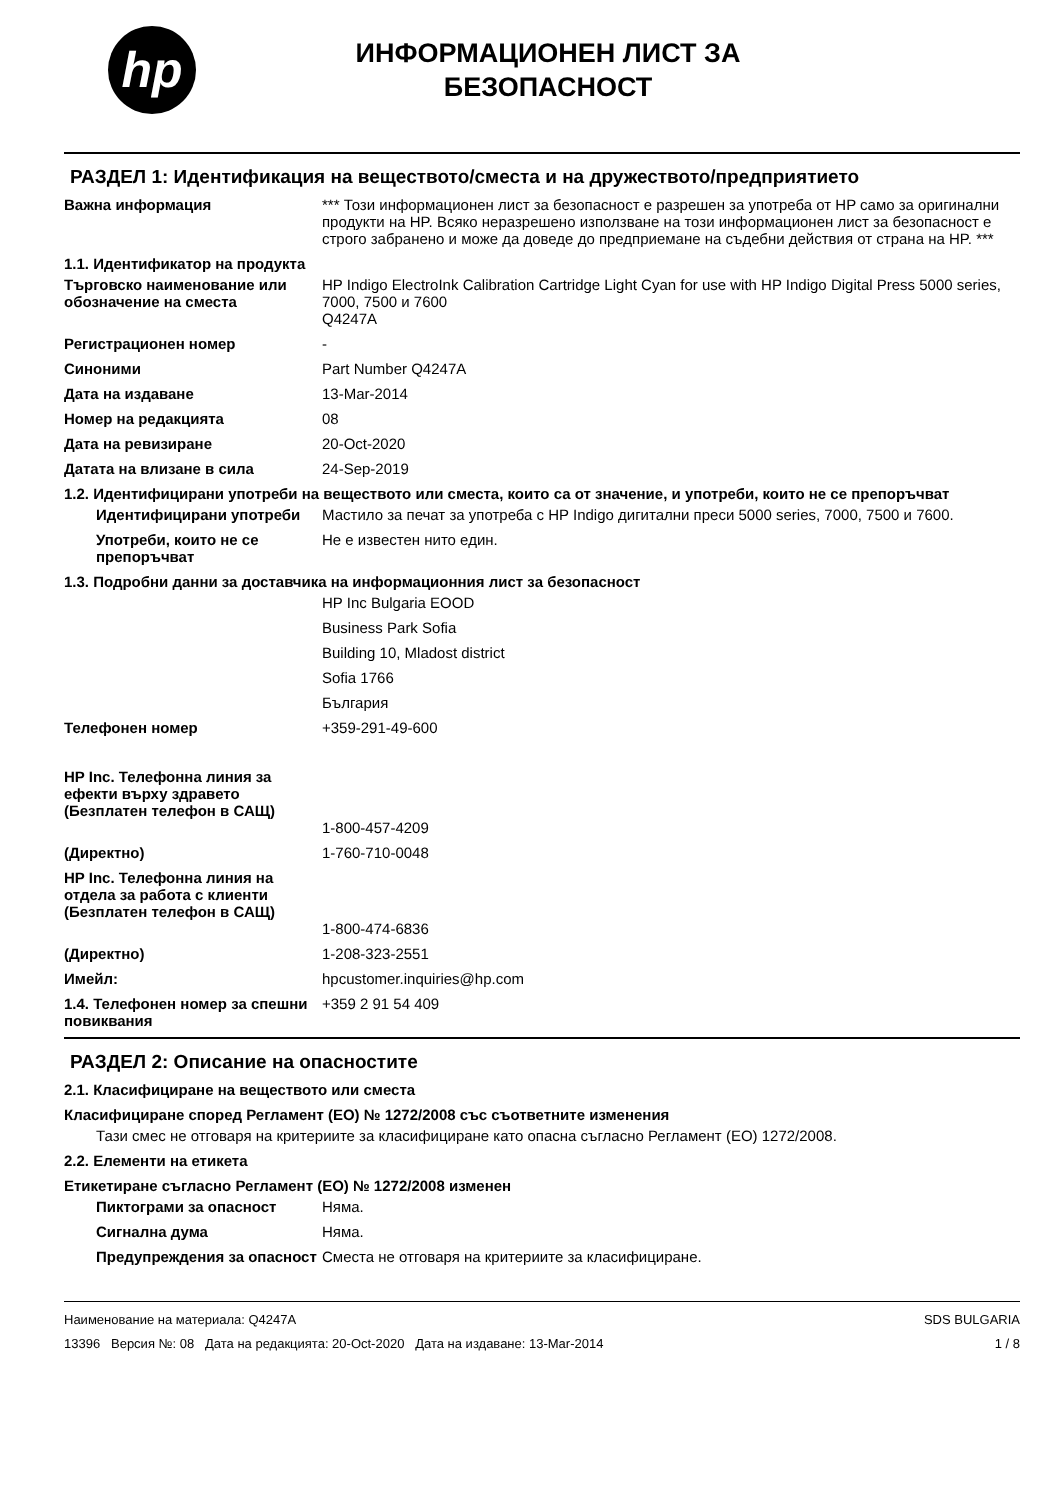hp
ИНФОРМАЦИОНЕН ЛИСТ ЗА
БЕЗОПАСНОСТ
РАЗДЕЛ 1: Идентификация на веществото/сместа и на дружеството/предприятието
Важна информация *** Този информационен лист за безопасност е разрешен за употреба от HP само за оригинални продукти на HP. Всяко неразрешено използване на този информационен лист за безопасност е строго забранено и може да доведе до предприемане на съдебни действия от страна на HP. ***
1.1. Идентификатор на продукта
Търговско наименование или обозначение на сместа
HP Indigo ElectroInk Calibration Cartridge Light Cyan for use with HP Indigo Digital Press 5000 series, 7000, 7500 и 7600
Q4247A
Регистрационен номер -
Синоними Part Number Q4247A
Дата на издаване 13-Mar-2014
Номер на редакцията 08
Дата на ревизиране 20-Oct-2020
Датата на влизане в сила 24-Sep-2019
1.2. Идентифицирани употреби на веществото или сместа, които са от значение, и употреби, които не се препоръчват
Идентифицирани употреби Мастило за печат за употреба с HP Indigo дигитални преси 5000 series, 7000, 7500 и 7600.
Употреби, които не се препоръчват
Не е известен нито един.
1.3. Подробни данни за доставчика на информационния лист за безопасност
HP Inc Bulgaria EOOD
Business Park Sofia
Building 10, Mladost district
Sofia 1766
България
Телефонен номер +359-291-49-600
HP Inc. Телефонна линия за ефекти върху здравето
(Безплатен телефон в САЩ)
1-800-457-4209
(Директно) 1-760-710-0048
HP Inc. Телефонна линия на отдела за работа с клиенти
(Безплатен телефон в САЩ)
1-800-474-6836
(Директно) 1-208-323-2551
Имейл: hpcustomer.inquiries@hp.com
1.4. Телефонен номер за спешни повиквания
+359 2 91 54 409
РАЗДЕЛ 2: Описание на опасностите
2.1. Класифициране на веществото или сместа
Класифициране според Регламент (ЕО) № 1272/2008 със съответните изменения
Тази смес не отговаря на критериите за класифициране като опасна съгласно Регламент (ЕО) 1272/2008.
2.2. Елементи на етикета
Етикетиране съгласно Регламент (ЕО) № 1272/2008 изменен
Пиктограми за опасност Няма.
Сигнална дума Няма.
Предупреждения за опасност
Сместа не отговаря на критериите за класифициране.
Наименование на материала: Q4247A
13396 Версия №: 08 Дата на редакцията: 20-Oct-2020 Дата на издаване: 13-Mar-2014
SDS BULGARIA
1 / 8